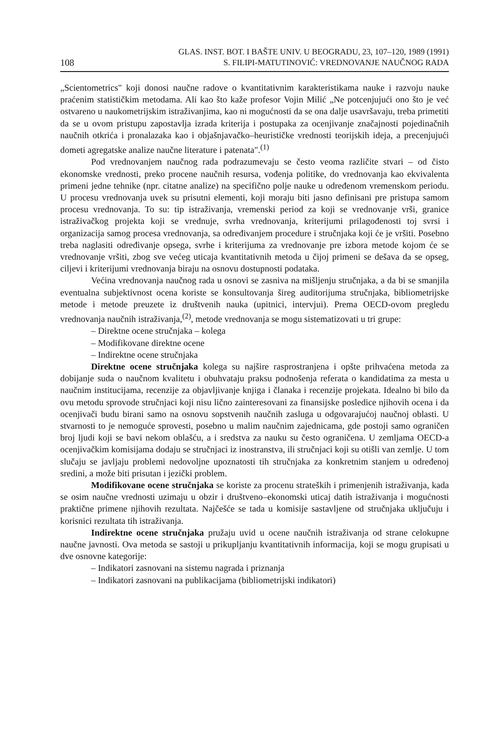108 GLAS. INST. BOT. I BAŠTE UNIV. U BEOGRADU, 23, 107–120, 1989 (1991)
S. FILIPI-MATUTINOVIĆ: VREDNOVANJE NAUČNOG RADA
„Scientometrics" koji donosi naučne radove o kvantitativnim karakteristikama nauke i razvoju nauke praćenim statističkim metodama. Ali kao što kaže profesor Vojin Milić „Ne potcenjujući ono što je već ostvareno u naukometrijskim istraživanjima, kao ni mogućnosti da se ona dalje usavršavaju, treba primetiti da se u ovom pristupu zapostavlja izrada kriterija i postupaka za ocenjivanje značajnosti pojedinačnih naučnih otkrića i pronalazaka kao i objašnjavačko–heurističke vrednosti teorijskih ideja, a precenjujući dometi agregatske analize naučne literature i patenata".<sup>(1)</sup>
Pod vrednovanjem naučnog rada podrazumevaju se često veoma različite stvari – od čisto ekonomske vrednosti, preko procene naučnih resursa, vođenja politike, do vrednovanja kao ekvivalenta primeni jedne tehnike (npr. citatne analize) na specifično polje nauke u određenom vremenskom periodu. U procesu vrednovanja uvek su prisutni elementi, koji moraju biti jasno definisani pre pristupa samom procesu vrednovanja. To su: tip istraživanja, vremenski period za koji se vrednovanje vrši, granice istraživačkog projekta koji se vrednuje, svrha vrednovanja, kriterijumi prilagođenosti toj svrsi i organizacija samog procesa vrednovanja, sa određivanjem procedure i stručnjaka koji će je vršiti. Posebno treba naglasiti određivanje opsega, svrhe i kriterijuma za vrednovanje pre izbora metode kojom će se vrednovanje vršiti, zbog sve većeg uticaja kvantitativnih metoda u čijoj primeni se dešava da se opseg, ciljevi i kriterijumi vrednovanja biraju na osnovu dostupnosti podataka.
Većina vrednovanja naučnog rada u osnovi se zasniva na mišljenju stručnjaka, a da bi se smanjila eventualna subjektivnost ocena koriste se konsultovanja šireg auditorijuma stručnjaka, bibliometrijske metode i metode preuzete iz društvenih nauka (upitnici, intervjui). Prema OECD-ovom pregledu vrednovanja naučnih istraživanja,<sup>(2)</sup>, metode vrednovanja se mogu sistematizovati u tri grupe:
– Direktne ocene stručnjaka – kolega
– Modifikovane direktne ocene
– Indirektne ocene stručnjaka
Direktne ocene stručnjaka kolega su najšire rasprostranjena i opšte prihvaćena metoda za dobijanje suda o naučnom kvalitetu i obuhvataju praksu podnošenja referata o kandidatima za mesta u naučnim institucijama, recenzije za objavljivanje knjiga i članaka i recenzije projekata. Idealno bi bilo da ovu metodu sprovode stručnjaci koji nisu lično zainteresovani za finansijske posledice njihovih ocena i da ocenjivači budu birani samo na osnovu sopstvenih naučnih zasluga u odgovarajućoj naučnoj oblasti. U stvarnosti to je nemoguće sprovesti, posebno u malim naučnim zajednicama, gde postoji samo ograničen broj ljudi koji se bavi nekom oblašću, a i sredstva za nauku su često ograničena. U zemljama OECD-a ocenjivačkim komisijama dodaju se stručnjaci iz inostranstva, ili stručnjaci koji su otišli van zemlje. U tom slučaju se javljaju problemi nedovoljne upoznatosti tih stručnjaka za konkretnim stanjem u određenoj sredini, a može biti prisutan i jezički problem.
Modifikovane ocene stručnjaka se koriste za procenu strateških i primenjenih istraživanja, kada se osim naučne vrednosti uzimaju u obzir i društveno–ekonomski uticaj datih istraživanja i mogućnosti praktične primene njihovih rezultata. Najčešće se tada u komisije sastavljene od stručnjaka uključuju i korisnici rezultata tih istraživanja.
Indirektne ocene stručnjaka pružaju uvid u ocene naučnih istraživanja od strane celokupne naučne javnosti. Ova metoda se sastoji u prikupljanju kvantitativnih informacija, koji se mogu grupisati u dve osnovne kategorije:
– Indikatori zasnovani na sistemu nagrada i priznanja
– Indikatori zasnovani na publikacijama (bibliometrijski indikatori)